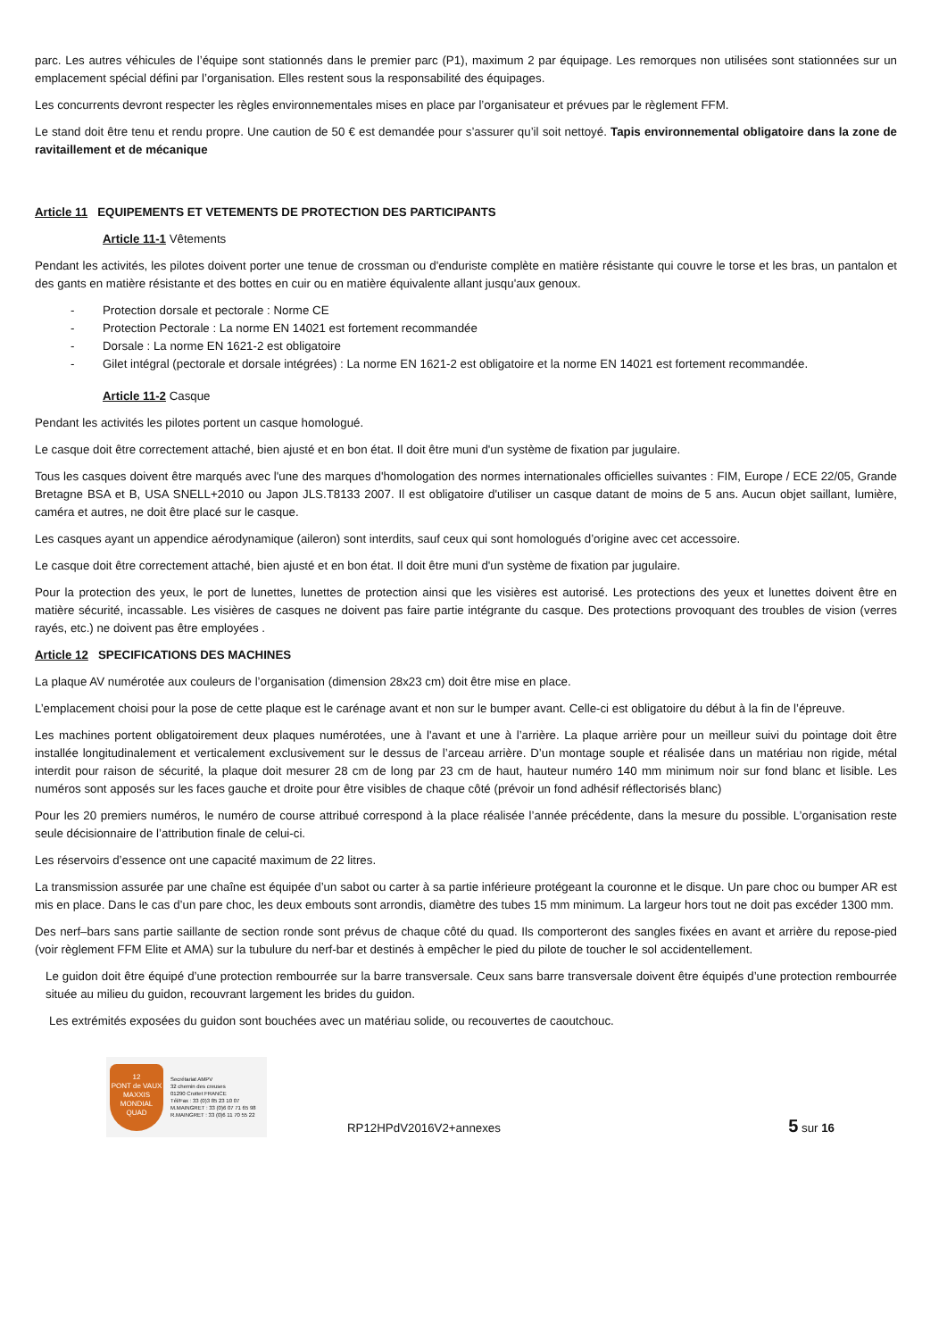parc. Les autres véhicules de l’équipe sont stationnés dans le premier parc (P1), maximum 2 par équipage. Les remorques non utilisées sont stationnées sur un emplacement spécial défini par l’organisation. Elles restent sous la responsabilité des équipages.
Les concurrents devront respecter les règles environnementales mises en place par l’organisateur et prévues par le règlement FFM.
Le stand doit être tenu et rendu propre. Une caution de 50 € est demandée pour s’assurer qu’il soit nettoyé. Tapis environnemental obligatoire dans la zone de ravitaillement et de mécanique
Article 11 EQUIPEMENTS ET VETEMENTS DE PROTECTION DES PARTICIPANTS
Article 11-1 Vêtements
Pendant les activités, les pilotes doivent porter une tenue de crossman ou d'enduriste complète en matière résistante qui couvre le torse et les bras, un pantalon et des gants en matière résistante et des bottes en cuir ou en matière équivalente allant jusqu'aux genoux.
- Protection dorsale et pectorale : Norme CE
- Protection Pectorale : La norme EN 14021 est fortement recommandée
- Dorsale : La norme EN 1621-2 est obligatoire
- Gilet intégral (pectorale et dorsale intégrées) : La norme EN 1621-2 est obligatoire et la norme EN 14021 est fortement recommandée.
Article 11-2 Casque
Pendant les activités les pilotes portent un casque homologué.
Le casque doit être correctement attaché, bien ajusté et en bon état. Il doit être muni d'un système de fixation par jugulaire.
Tous les casques doivent être marqués avec l'une des marques d'homologation des normes internationales officielles suivantes : FIM, Europe / ECE 22/05, Grande Bretagne BSA et B, USA SNELL+2010 ou Japon JLS.T8133 2007. Il est obligatoire d'utiliser un casque datant de moins de 5 ans. Aucun objet saillant, lumière, caméra et autres, ne doit être placé sur le casque.
Les casques ayant un appendice aérodynamique (aileron) sont interdits, sauf ceux qui sont homologués d’origine avec cet accessoire.
Le casque doit être correctement attaché, bien ajusté et en bon état. Il doit être muni d'un système de fixation par jugulaire.
Pour la protection des yeux, le port de lunettes, lunettes de protection ainsi que les visières est autorisé. Les protections des yeux et lunettes doivent être en matière sécurité, incassable. Les visières de casques ne doivent pas faire partie intégrante du casque. Des protections provoquant des troubles de vision (verres rayés, etc.) ne doivent pas être employées .
Article 12 SPECIFICATIONS DES MACHINES
La plaque AV numérotée aux couleurs de l’organisation (dimension 28x23 cm) doit être mise en place.
L’emplacement choisi pour la pose de cette plaque est le carénage avant et non sur le bumper avant. Celle-ci est obligatoire du début à la fin de l’épreuve.
Les machines portent obligatoirement deux plaques numérotées, une à l'avant et une à l’arrière. La plaque arrière pour un meilleur suivi du pointage doit être installée longitudinalement et verticalement exclusivement sur le dessus de l’arceau arrière. D’un montage souple et réalisée dans un matériau non rigide, métal interdit pour raison de sécurité, la plaque doit mesurer 28 cm de long par 23 cm de haut, hauteur numéro 140 mm minimum noir sur fond blanc et lisible. Les numéros sont apposés sur les faces gauche et droite pour être visibles de chaque côté (prévoir un fond adhésif réflectorisés blanc)
Pour les 20 premiers numéros, le numéro de course attribué correspond à la place réalisée l’année précédente, dans la mesure du possible. L’organisation reste seule décisionnaire de l’attribution finale de celui-ci.
Les réservoirs d’essence ont une capacité maximum de 22 litres.
La transmission assurée par une chaîne est équipée d’un sabot ou carter à sa partie inférieure protégeant la couronne et le disque. Un pare choc ou bumper AR est mis en place. Dans le cas d’un pare choc, les deux embouts sont arrondis, diamètre des tubes 15 mm minimum. La largeur hors tout ne doit pas excéder 1300 mm.
Des nerf–bars sans partie saillante de section ronde sont prévus de chaque côté du quad. Ils comporteront des sangles fixées en avant et arrière du repose-pied (voir règlement FFM Elite et AMA) sur la tubulure du nerf-bar et destinés à empêcher le pied du pilote de toucher le sol accidentellement.
Le guidon doit être équipé d’une protection rembourrée sur la barre transversale. Ceux sans barre transversale doivent être équipés d’une protection rembourrée située au milieu du guidon, recouvrant largement les brides du guidon.
Les extrémités exposées du guidon sont bouchées avec un matériau solide, ou recouvertes de caoutchouc.
12
PONT de VAUX
MAXXIS
MONDIAL QUAD
Secrétariat AMPV
32 chemin des creuses
01290 Crottet FRANCE
Tél/Fax : 33 (0)3 85 23 10 07
M.MAINGRET : 33 (0)6 07 71 65 98
R.MAINGRET : 33 (0)6 11 70 55 22
RP12HPdV2016V2+annexes
5 sur 16